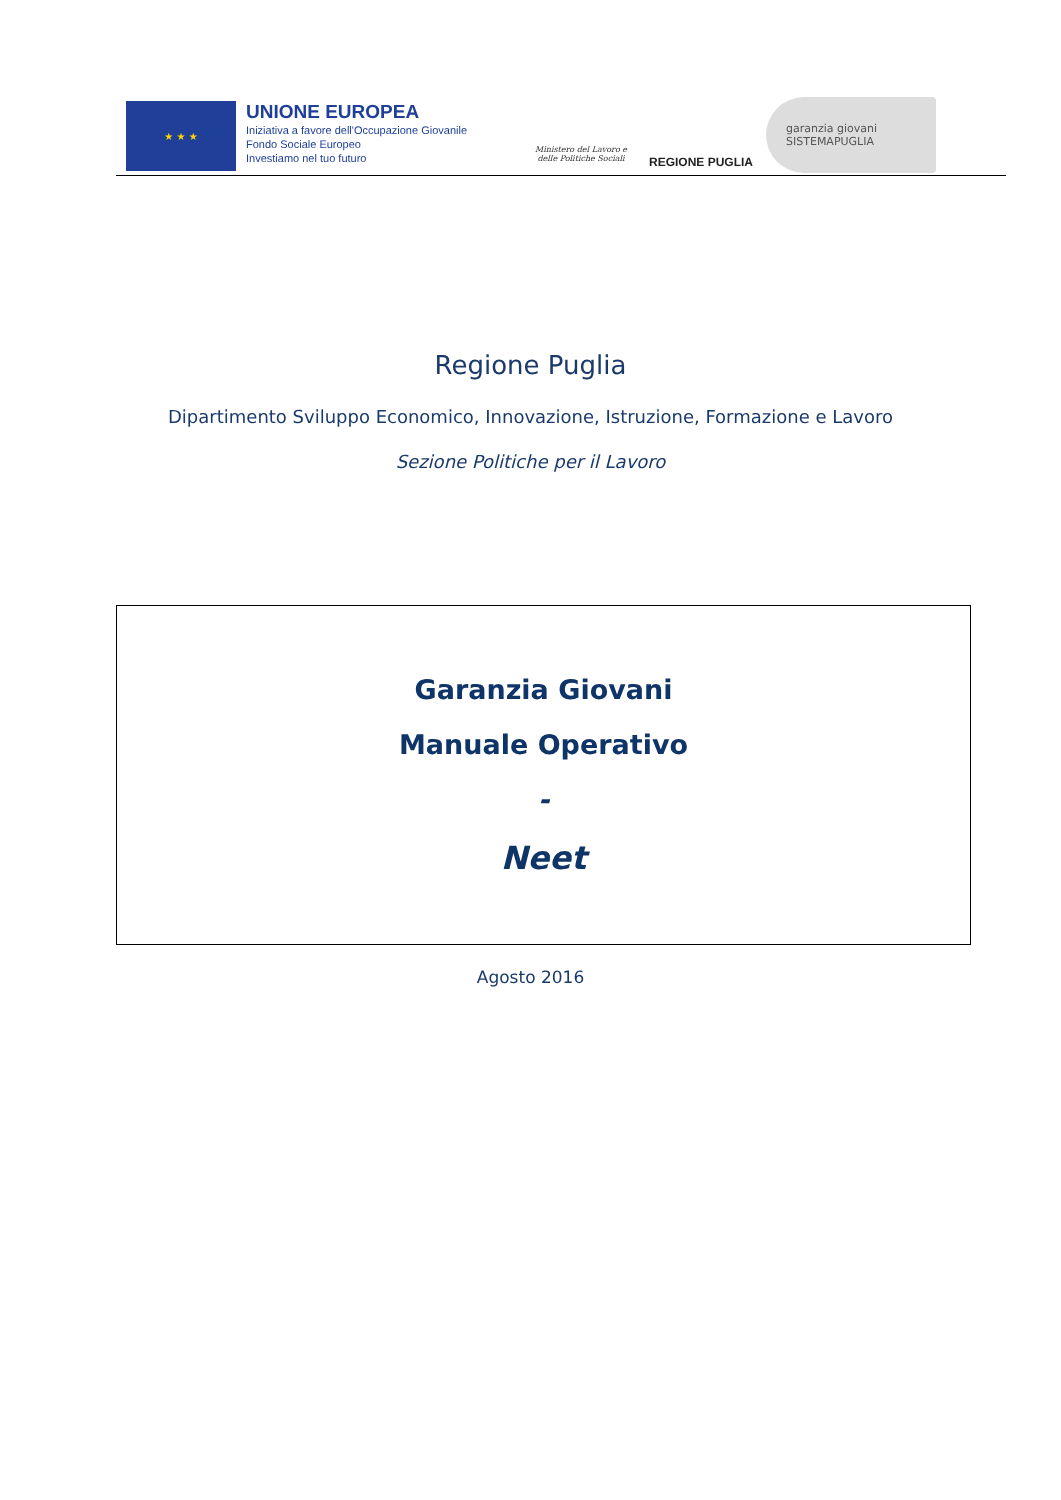★ ★ ★
UNIONE EUROPEA
Iniziativa a favore dell'Occupazione Giovanile
Fondo Sociale Europeo
Investiamo nel tuo futuro
Ministero del Lavoro e delle Politiche Sociali
REGIONE PUGLIA
garanzia giovani SISTEMAPUGLIA
Regione Puglia
Dipartimento Sviluppo Economico, Innovazione, Istruzione, Formazione e Lavoro
Sezione Politiche per il Lavoro
Garanzia Giovani
Manuale Operativo
-
Neet
Agosto 2016